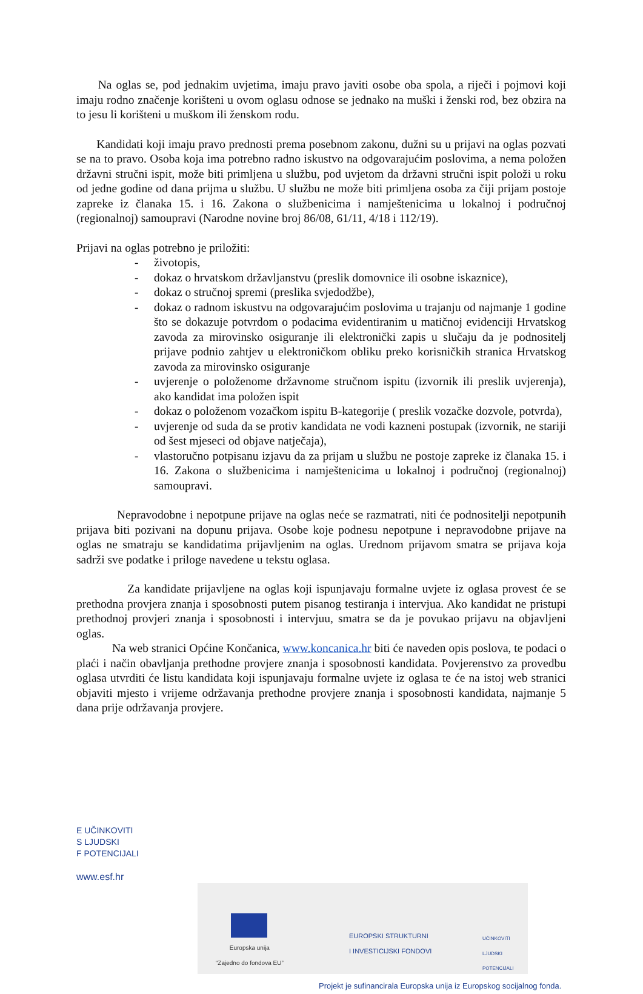Na oglas se, pod jednakim uvjetima, imaju pravo javiti osobe oba spola, a riječi i pojmovi koji imaju rodno značenje korišteni u ovom oglasu odnose se jednako na muški i ženski rod, bez obzira na to jesu li korišteni u muškom ili ženskom rodu.
Kandidati koji imaju pravo prednosti prema posebnom zakonu, dužni su u prijavi na oglas pozvati se na to pravo. Osoba koja ima potrebno radno iskustvo na odgovarajućim poslovima, a nema položen državni stručni ispit, može biti primljena u službu, pod uvjetom da državni stručni ispit položi u roku od jedne godine od dana prijma u službu. U službu ne može biti primljena osoba za čiji prijam postoje zapreke iz članaka 15. i 16. Zakona o službenicima i namještenicima u lokalnoj i područnoj (regionalnoj) samoupravi (Narodne novine broj 86/08, 61/11, 4/18 i 112/19).
Prijavi na oglas potrebno je priložiti:
- životopis,
- dokaz o hrvatskom državljanstvu (preslik domovnice ili osobne iskaznice),
- dokaz o stručnoj spremi (preslika svjedodžbe),
- dokaz o radnom iskustvu na odgovarajućim poslovima u trajanju od najmanje 1 godine što se dokazuje potvrdom o podacima evidentiranim u matičnoj evidenciji Hrvatskog zavoda za mirovinsko osiguranje ili elektronički zapis u slučaju da je podnositelj prijave podnio zahtjev u elektroničkom obliku preko korisničkih stranica Hrvatskog zavoda za mirovinsko osiguranje
- uvjerenje o položenome državnome stručnom ispitu (izvornik ili preslik uvjerenja), ako kandidat ima položen ispit
- dokaz o položenom vozačkom ispitu B-kategorije ( preslik vozačke dozvole, potvrda),
- uvjerenje od suda da se protiv kandidata ne vodi kazneni postupak (izvornik, ne stariji od šest mjeseci od objave natječaja),
- vlastoručno potpisanu izjavu da za prijam u službu ne postoje zapreke iz članaka 15. i 16. Zakona o službenicima i namještenicima u lokalnoj i područnoj (regionalnoj) samoupravi.
Nepravodobne i nepotpune prijave na oglas neće se razmatrati, niti će podnositelji nepotpunih prijava biti pozivani na dopunu prijava. Osobe koje podnesu nepotpune i nepravodobne prijave na oglas ne smatraju se kandidatima prijavljenim na oglas. Urednom prijavom smatra se prijava koja sadrži sve podatke i priloge navedene u tekstu oglasa.
Za kandidate prijavljene na oglas koji ispunjavaju formalne uvjete iz oglasa provest će se prethodna provjera znanja i sposobnosti putem pisanog testiranja i intervjua. Ako kandidat ne pristupi prethodnoj provjeri znanja i sposobnosti i intervjuu, smatra se da je povukao prijavu na objavljeni oglas.
Na web stranici Općine Končanica, www.koncanica.hr biti će naveden opis poslova, te podaci o plaći i način obavljanja prethodne provjere znanja i sposobnosti kandidata. Povjerenstvo za provedbu oglasa utvrditi će listu kandidata koji ispunjavaju formalne uvjete iz oglasa te će na istoj web stranici objaviti mjesto i vrijeme održavanja prethodne provjere znanja i sposobnosti kandidata, najmanje 5 dana prije održavanja provjere.
E UČINKOVITI
S LJUDSKI
F POTENCIJALI
www.esf.hr
Europska unija
“Zajedno do fondova EU”
EUROPSKI STRUKTURNI
I INVESTICIJSKI FONDOVI
UČINKOVITI
LJUDSKI
POTENCIJALI
Projekt je sufinancirala Europska unija iz Europskog socijalnog fonda.